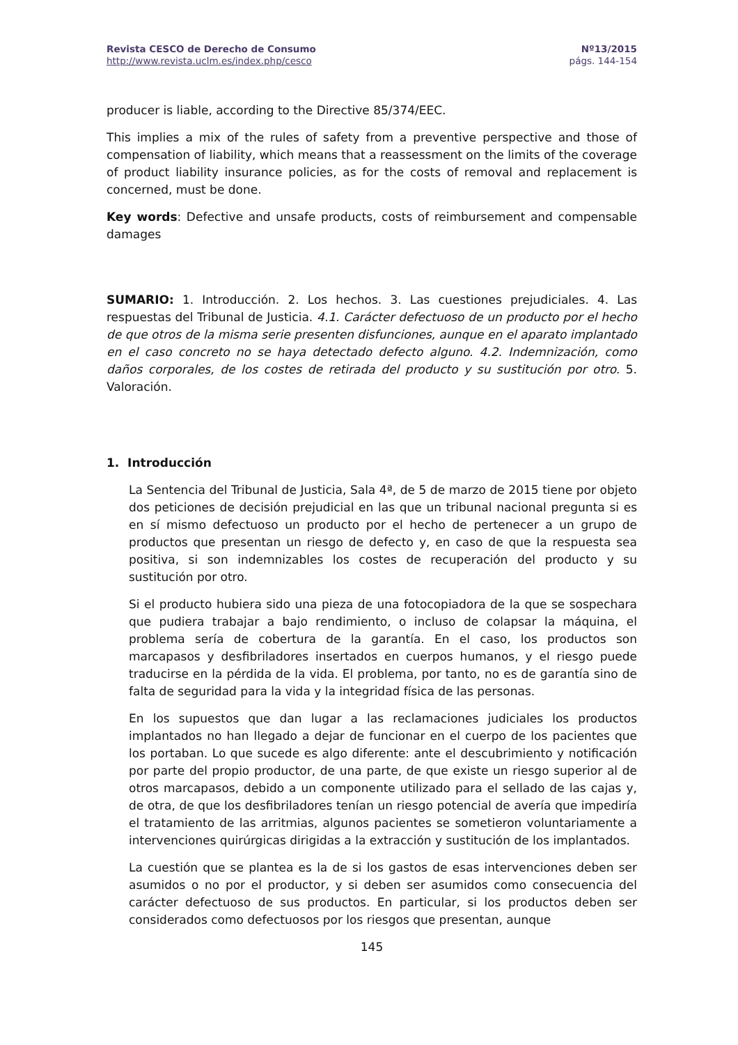Revista CESCO de Derecho de Consumo
http://www.revista.uclm.es/index.php/cesco
Nº13/2015
págs. 144-154
producer is liable, according to the Directive 85/374/EEC.
This implies a mix of the rules of safety from a preventive perspective and those of compensation of liability, which means that a reassessment on the limits of the coverage of product liability insurance policies, as for the costs of removal and replacement is concerned, must be done.
Key words: Defective and unsafe products, costs of reimbursement and compensable damages
SUMARIO: 1. Introducción. 2. Los hechos. 3. Las cuestiones prejudiciales. 4. Las respuestas del Tribunal de Justicia. 4.1. Carácter defectuoso de un producto por el hecho de que otros de la misma serie presenten disfunciones, aunque en el aparato implantado en el caso concreto no se haya detectado defecto alguno. 4.2. Indemnización, como daños corporales, de los costes de retirada del producto y su sustitución por otro. 5. Valoración.
1. Introducción
La Sentencia del Tribunal de Justicia, Sala 4ª, de 5 de marzo de 2015 tiene por objeto dos peticiones de decisión prejudicial en las que un tribunal nacional pregunta si es en sí mismo defectuoso un producto por el hecho de pertenecer a un grupo de productos que presentan un riesgo de defecto y, en caso de que la respuesta sea positiva, si son indemnizables los costes de recuperación del producto y su sustitución por otro.
Si el producto hubiera sido una pieza de una fotocopiadora de la que se sospechara que pudiera trabajar a bajo rendimiento, o incluso de colapsar la máquina, el problema sería de cobertura de la garantía. En el caso, los productos son marcapasos y desfibriladores insertados en cuerpos humanos, y el riesgo puede traducirse en la pérdida de la vida. El problema, por tanto, no es de garantía sino de falta de seguridad para la vida y la integridad física de las personas.
En los supuestos que dan lugar a las reclamaciones judiciales los productos implantados no han llegado a dejar de funcionar en el cuerpo de los pacientes que los portaban. Lo que sucede es algo diferente: ante el descubrimiento y notificación por parte del propio productor, de una parte, de que existe un riesgo superior al de otros marcapasos, debido a un componente utilizado para el sellado de las cajas y, de otra, de que los desfibriladores tenían un riesgo potencial de avería que impediría el tratamiento de las arritmias, algunos pacientes se sometieron voluntariamente a intervenciones quirúrgicas dirigidas a la extracción y sustitución de los implantados.
La cuestión que se plantea es la de si los gastos de esas intervenciones deben ser asumidos o no por el productor, y si deben ser asumidos como consecuencia del carácter defectuoso de sus productos. En particular, si los productos deben ser considerados como defectuosos por los riesgos que presentan, aunque
145